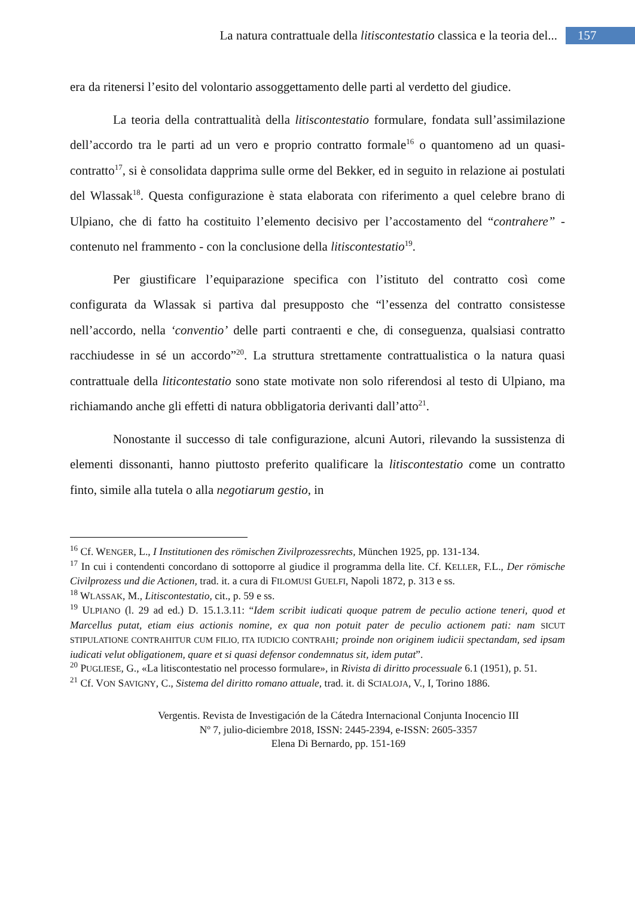La natura contrattuale della litiscontestatio classica e la teoria del... 157
era da ritenersi l’esito del volontario assoggettamento delle parti al verdetto del giudice.
La teoria della contrattualità della litiscontestatio formulare, fondata sull’assimilazione dell’accordo tra le parti ad un vero e proprio contratto formale<sup>16</sup> o quantomeno ad un quasi-contratto<sup>17</sup>, si è consolidata dapprima sulle orme del Bekker, ed in seguito in relazione ai postulati del Wlassak<sup>18</sup>. Questa configurazione è stata elaborata con riferimento a quel celebre brano di Ulpiano, che di fatto ha costituito l’elemento decisivo per l’accostamento del “contrahere” - contenuto nel frammento - con la conclusione della litiscontestatio<sup>19</sup>.
Per giustificare l’equiparazione specifica con l’istituto del contratto così come configurata da Wlassak si partiva dal presupposto che “l’essenza del contratto consistesse nell’accordo, nella ‘conventio’ delle parti contraenti e che, di conseguenza, qualsiasi contratto racchiudesse in sé un accordo”<sup>20</sup>. La struttura strettamente contrattualistica o la natura quasi contrattuale della liticontestatio sono state motivate non solo riferendosi al testo di Ulpiano, ma richiamando anche gli effetti di natura obbligatoria derivanti dall’atto<sup>21</sup>.
Nonostante il successo di tale configurazione, alcuni Autori, rilevando la sussistenza di elementi dissonanti, hanno piuttosto preferito qualificare la litiscontestatio come un contratto finto, simile alla tutela o alla negotiarum gestio, in
<sup>16</sup> Cf. WENGER, L., I Institutionen des römischen Zivilprozessrechts, München 1925, pp. 131-134.
<sup>17</sup> In cui i contendenti concordano di sottoporre al giudice il programma della lite. Cf. KELLER, F.L., Der römische Civilprozess und die Actionen, trad. it. a cura di FILOMUSI GUELFI, Napoli 1872, p. 313 e ss.
<sup>18</sup> WLASSAK, M., Litiscontestatio, cit., p. 59 e ss.
<sup>19</sup> ULPIANO (l. 29 ad ed.) D. 15.1.3.11: “Idem scribit iudicati quoque patrem de peculio actione teneri, quod et Marcellus putat, etiam eius actionis nomine, ex qua non potuit pater de peculio actionem pati: nam SICUT STIPULATIONE CONTRAHITUR CUM FILIO, ITA IUDICIO CONTRAHI; proinde non originem iudicii spectandam, sed ipsam iudicati velut obligationem, quare et si quasi defensor condemnatus sit, idem putat”.
<sup>20</sup> PUGLIESE, G., «La litiscontestatio nel processo formulare», in Rivista di diritto processuale 6.1 (1951), p. 51.
<sup>21</sup> Cf. VON SAVIGNY, C., Sistema del diritto romano attuale, trad. it. di SCIALOJA, V., I, Torino 1886.
Vergentis. Revista de Investigación de la Cátedra Internacional Conjunta Inocencio III
Nº 7, julio-diciembre 2018, ISSN: 2445-2394, e-ISSN: 2605-3357
Elena Di Bernardo, pp. 151-169